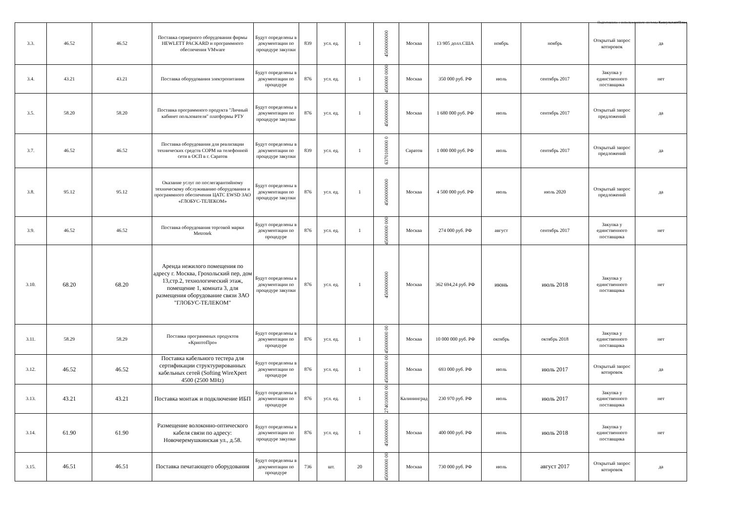Подготовлено с использованием системы КонсультантПлюс
| 3.3. | 46.52 | 46.52 | Поставка серверного оборудования фирмы HEWLETT PACKARD и программного обеспечения VMware | Будут определены в документации по процедуре закупки | 839 | усл. ед. | 1 | 45000000000 | Москва | 13 905 долл.США | ноябрь | ноябрь | Открытый запрос котировок | да |
| 3.4. | 43.21 | 43.21 | Поставка оборудования электропитания | Будут определены в документации по процедуре | 876 | усл. ед. | 1 | 4500000 0000 | Москва | 350 000 руб. РФ | июль | сентябрь 2017 | Закупка у единственного поставщика | нет |
| 3.5. | 58.20 | 58.20 | Поставка программного продукта "Личный кабинет пользователя" платформы РТУ | Будут определены в документации по процедуре закупки | 876 | усл. ед. | 1 | 45000000000 | Москва | 1 680 000 руб. РФ | июль | сентябрь 2017 | Открытый запрос предложений | да |
| 3.7. | 46.52 | 46.52 | Поставка оборудования для реализации технических средств СОРМ на телефонной сети в ОСП в г. Саратов | Будут определены в документации по процедуре закупки | 839 | усл. ед. | 1 | 6370100000 0 | Саратов | 1 000 000 руб. РФ | июль | сентябрь 2017 | Открытый запрос предложений | да |
| 3.8. | 95.12 | 95.12 | Оказание услуг по послегарантийному техническому обслуживанию оборудования и программного обеспечения ЦАТС EWSD ЗАО «ГЛОБУС-ТЕЛЕКОМ» | Будут определены в документации по процедуре закупки | 876 | усл. ед. | 1 | 45000000000 | Москва | 4 500 000 руб. РФ | июль | июль 2020 | Открытый запрос предложений | да |
| 3.9. | 46.52 | 46.52 | Поставка оборудования торговой марки Metrotek | Будут определены в документации по процедуре | 876 | усл. ед. | 1 | 45000000 000 | Москва | 274 000 руб. РФ | август | сентябрь 2017 | Закупка у единственного поставщика | нет |
| 3.10. | 68.20 | 68.20 | Аренда нежилого помещения по адресу г. Москва, Грохольский пер, дом 13,стр.2, технологический этаж, помещение 1, комната 3, для размещения оборудование связи ЗАО "ГЛОБУС-ТЕЛЕКОМ" | Будут определены в документации по процедуре закупки | 876 | усл. ед. | 1 | 45000000000 | Москва | 362 694,24 руб. РФ | июнь | июль 2018 | Закупка у единственного поставщика | нет |
| 3.11. | 58.29 | 58.29 | Поставка программных продуктов «КриптоПро» | Будут определены в документации по процедуре | 876 | усл. ед. | 1 | 450000000 00 | Москва | 10 000 000 руб. РФ | октябрь | октябрь 2018 | Закупка у единственного поставщика | нет |
| 3.12. | 46.52 | 46.52 | Поставка кабельного тестера для сертификации структурированных кабельных сетей (Softing WireXpert 4500 (2500 MHz) | Будут определены в документации по процедуре | 876 | усл. ед. | 1 | 450000000 00 | Москва | 693 000 руб. РФ | июль | июль 2017 | Открытый запрос котировок | да |
| 3.13. | 43.21 | 43.21 | Поставка монтаж и подключение ИБП | Будут определены в документации по процедуре | 876 | усл. ед. | 1 | 274010000 00 | Калининград | 230 970 руб. РФ | июль | июль 2017 | Закупка у единственного поставщика | нет |
| 3.14. | 61.90 | 61.90 | Размещение волоконно-оптического кабеля связи по адресу: Новочеремушкинская ул., д.58. | Будут определены в документации по процедуре закупки | 876 | усл. ед. | 1 | 45000000000 | Москва | 400 000 руб. РФ | июль | июль 2018 | Закупка у единственного поставщика | нет |
| 3.15. | 46.51 | 46.51 | Поставка печатающего оборудования | Будут определены в документации по процедуре | 736 | шт. | 20 | 450000000 00 | Москва | 730 000 руб. РФ | июль | август 2017 | Открытый запрос котировок | да |